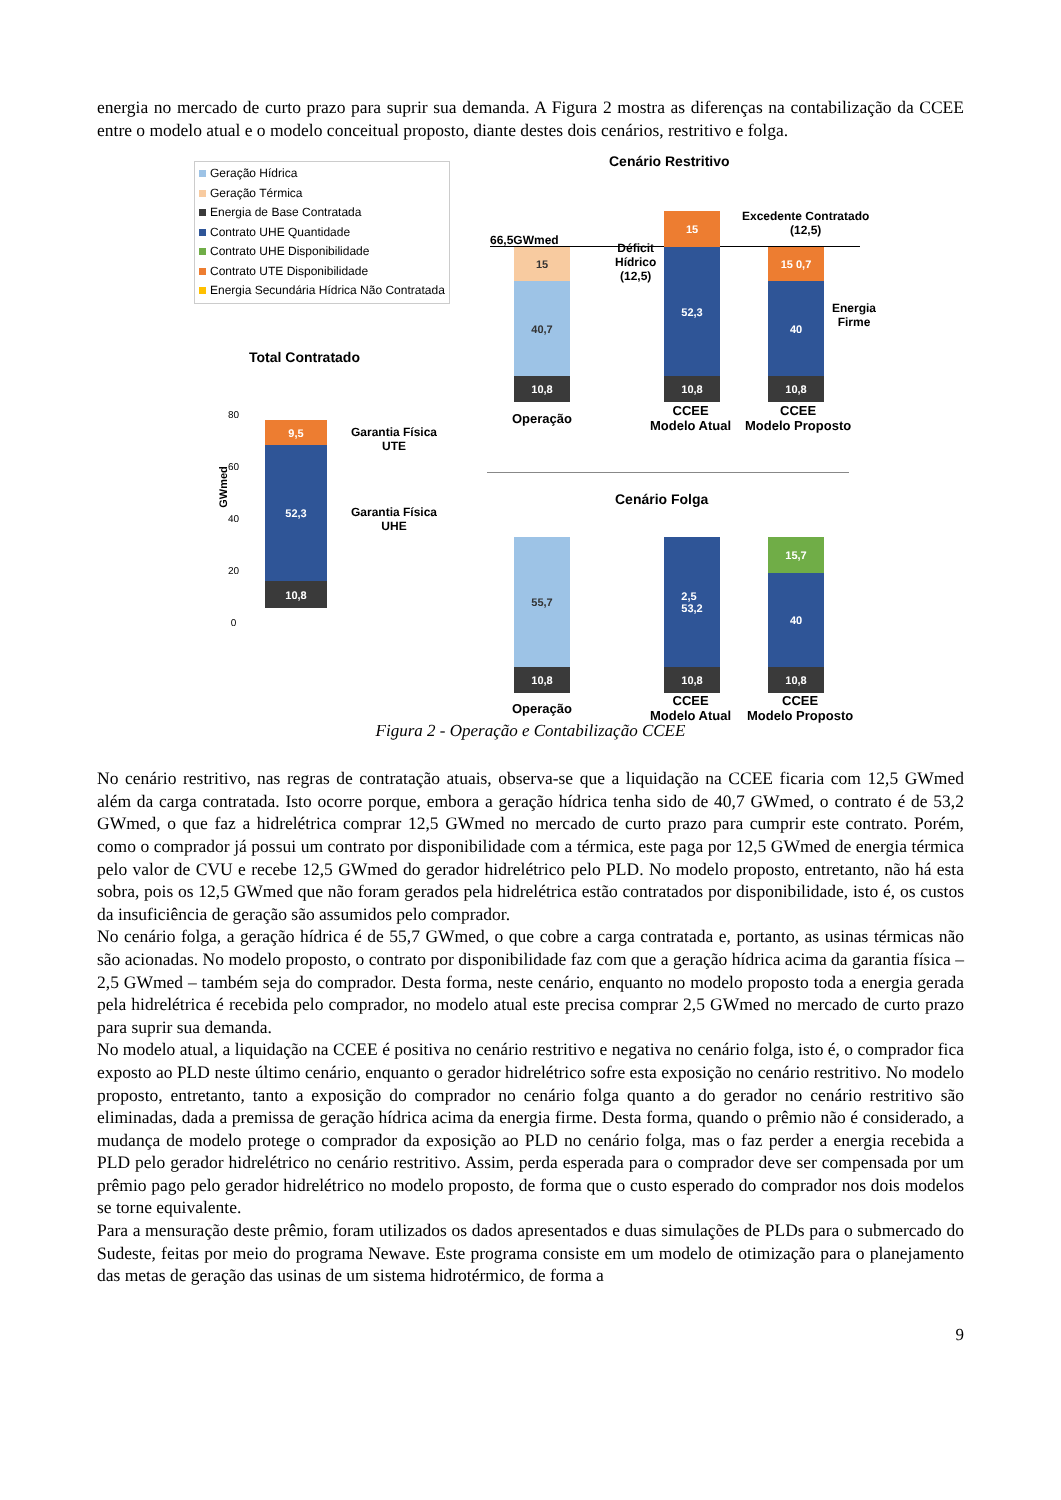energia no mercado de curto prazo para suprir sua demanda. A Figura 2 mostra as diferenças na contabilização da CCEE entre o modelo atual e o modelo conceitual proposto, diante destes dois cenários, restritivo e folga.
Geração Hídrica
Geração Térmica
Energia de Base Contratada
Contrato UHE Quantidade
Contrato UHE Disponibilidade
Contrato UTE Disponibilidade
Energia Secundária Hídrica Não Contratada
Cenário Restritivo
66,5GWmed
15
40,7
10,8
15
52,3
10,8
15 0,7
40
10,8
Excedente Contratado
(12,5)
Déficit
Hídrico
(12,5)
Energia
Firme
Operação
CCEE
Modelo Atual
CCEE
Modelo Proposto
Total Contratado
GWmed
9,5
52,3
10,8
Garantia Física
UTE
Garantia Física
UHE
80
60
40
20
0
Cenário Folga
55,7
10,8
2,5
53,2
10,8
15,7
40
10,8
Operação
CCEE
Modelo Atual
CCEE
Modelo Proposto
Figura 2 - Operação e Contabilização CCEE
No cenário restritivo, nas regras de contratação atuais, observa-se que a liquidação na CCEE ficaria com 12,5 GWmed além da carga contratada. Isto ocorre porque, embora a geração hídrica tenha sido de 40,7 GWmed, o contrato é de 53,2 GWmed, o que faz a hidrelétrica comprar 12,5 GWmed no mercado de curto prazo para cumprir este contrato. Porém, como o comprador já possui um contrato por disponibilidade com a térmica, este paga por 12,5 GWmed de energia térmica pelo valor de CVU e recebe 12,5 GWmed do gerador hidrelétrico pelo PLD. No modelo proposto, entretanto, não há esta sobra, pois os 12,5 GWmed que não foram gerados pela hidrelétrica estão contratados por disponibilidade, isto é, os custos da insuficiência de geração são assumidos pelo comprador.
No cenário folga, a geração hídrica é de 55,7 GWmed, o que cobre a carga contratada e, portanto, as usinas térmicas não são acionadas. No modelo proposto, o contrato por disponibilidade faz com que a geração hídrica acima da garantia física – 2,5 GWmed – também seja do comprador. Desta forma, neste cenário, enquanto no modelo proposto toda a energia gerada pela hidrelétrica é recebida pelo comprador, no modelo atual este precisa comprar 2,5 GWmed no mercado de curto prazo para suprir sua demanda.
No modelo atual, a liquidação na CCEE é positiva no cenário restritivo e negativa no cenário folga, isto é, o comprador fica exposto ao PLD neste último cenário, enquanto o gerador hidrelétrico sofre esta exposição no cenário restritivo. No modelo proposto, entretanto, tanto a exposição do comprador no cenário folga quanto a do gerador no cenário restritivo são eliminadas, dada a premissa de geração hídrica acima da energia firme. Desta forma, quando o prêmio não é considerado, a mudança de modelo protege o comprador da exposição ao PLD no cenário folga, mas o faz perder a energia recebida a PLD pelo gerador hidrelétrico no cenário restritivo. Assim, perda esperada para o comprador deve ser compensada por um prêmio pago pelo gerador hidrelétrico no modelo proposto, de forma que o custo esperado do comprador nos dois modelos se torne equivalente.
Para a mensuração deste prêmio, foram utilizados os dados apresentados e duas simulações de PLDs para o submercado do Sudeste, feitas por meio do programa Newave. Este programa consiste em um modelo de otimização para o planejamento das metas de geração das usinas de um sistema hidrotérmico, de forma a
9